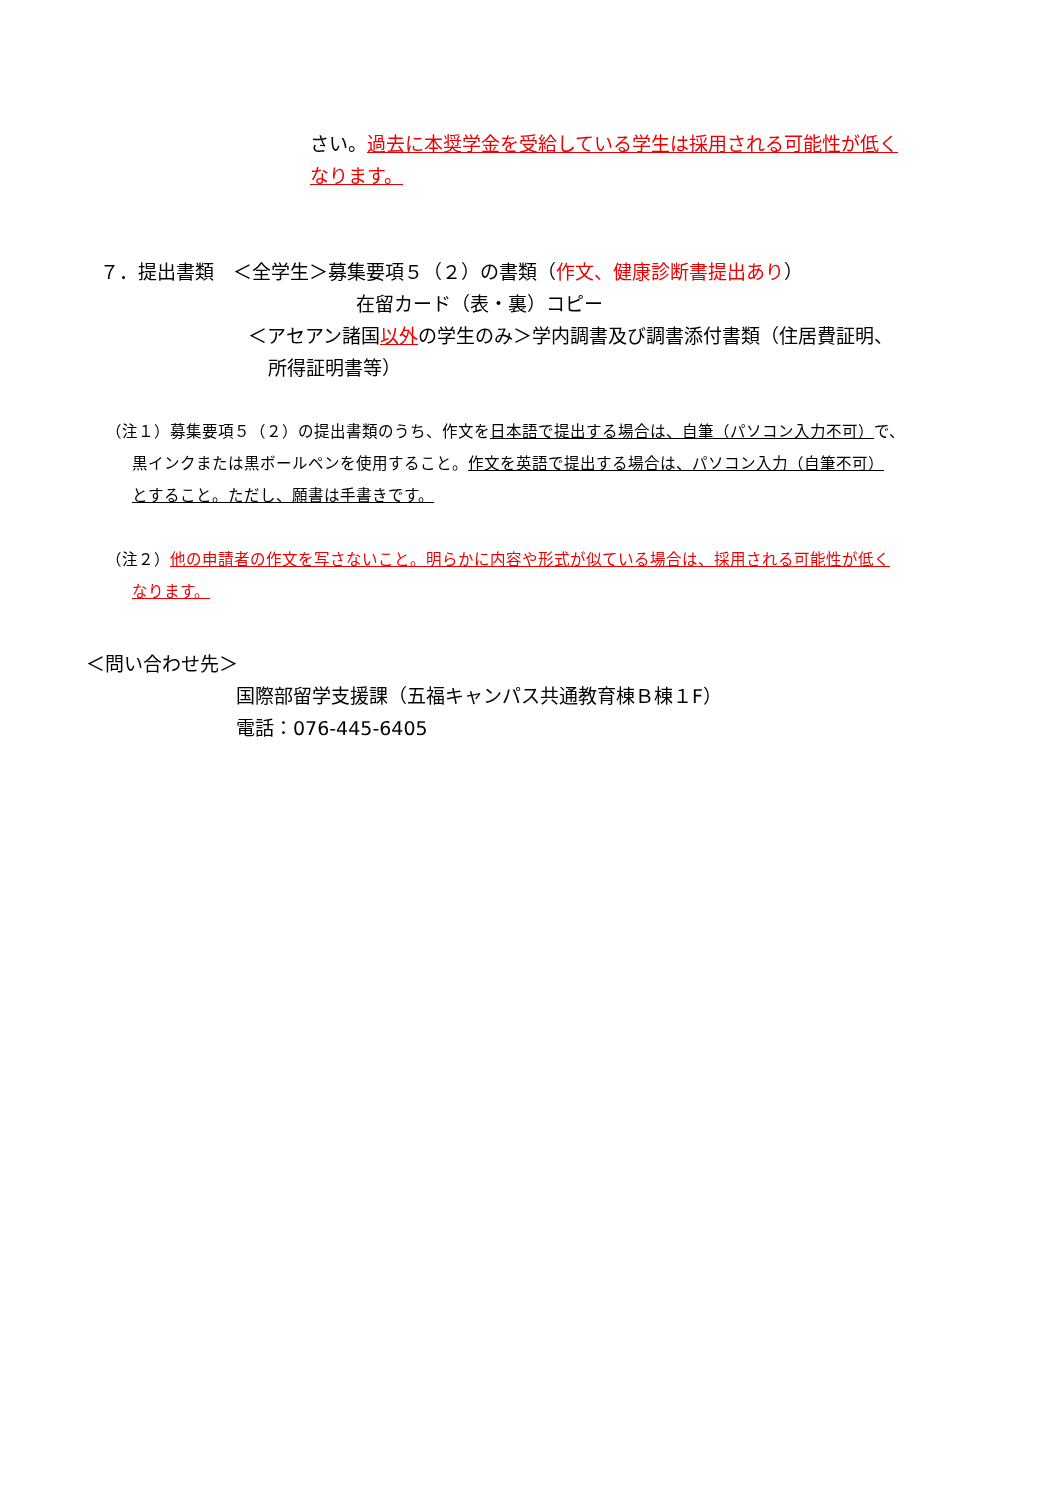さい。過去に本奨学金を受給している学生は採用される可能性が低く
なります。
７．提出書類　＜全学生＞募集要項５（２）の書類（作文、健康診断書提出あり）
在留カード（表・裏）コピー
＜アセアン諸国以外の学生のみ＞学内調書及び調書添付書類（住居費証明、
所得証明書等）
（注１）募集要項５（２）の提出書類のうち、作文を日本語で提出する場合は、自筆（パソコン入力不可）で、
黒インクまたは黒ボールペンを使用すること。作文を英語で提出する場合は、パソコン入力（自筆不可）
とすること。ただし、願書は手書きです。
（注２）他の申請者の作文を写さないこと。明らかに内容や形式が似ている場合は、採用される可能性が低く
なります。
＜問い合わせ先＞
国際部留学支援課（五福キャンパス共通教育棟Ｂ棟１F）
電話：076-445-6405